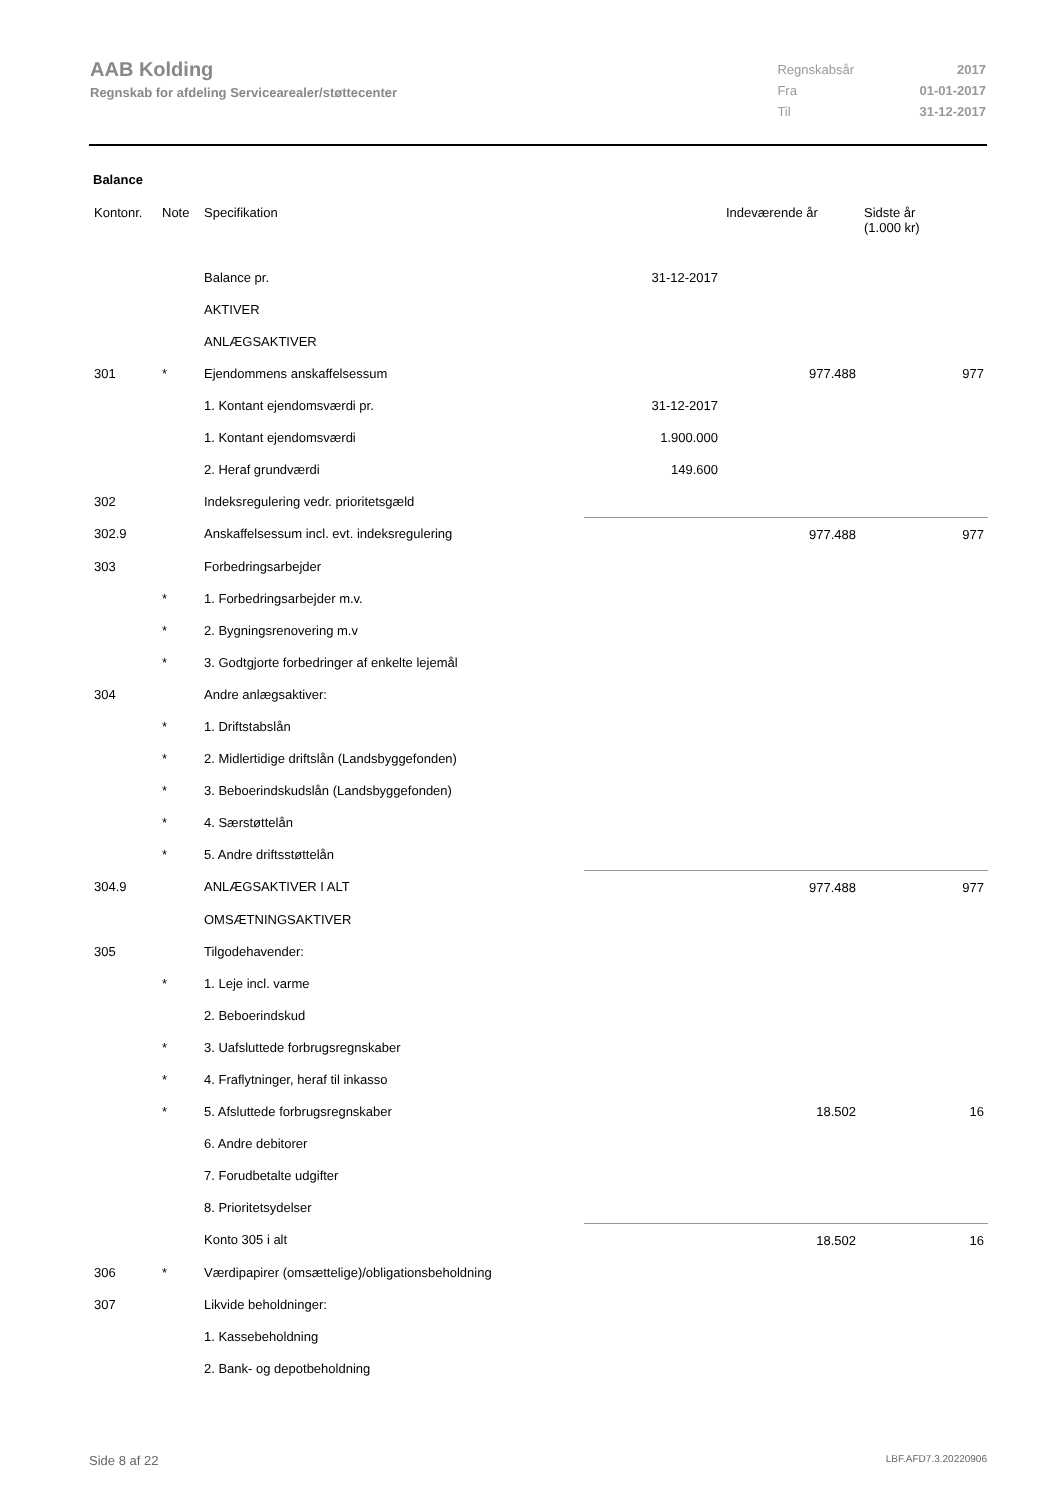AAB Kolding
Regnskab for afdeling Servicearealer/støttecenter
| Regnskabsår | 2017 |
| Fra | 01-01-2017 |
| Til | 31-12-2017 |
Balance
| Kontonr. | Note | Specifikation | | Indeværende år | Sidste år (1.000 kr) |
| --- | --- | --- | --- | --- | --- |
| | | Balance pr. | 31-12-2017 | | |
| | | AKTIVER | | | |
| | | ANLÆGSAKTIVER | | | |
| 301 | * | Ejendommens anskaffelsessum | | 977.488 | 977 |
| | | 1. Kontant ejendomsværdi pr. | 31-12-2017 | | |
| | | 1. Kontant ejendomsværdi | 1.900.000 | | |
| | | 2. Heraf grundværdi | 149.600 | | |
| 302 | | Indeksregulering vedr. prioritetsgæld | | | |
| 302.9 | | Anskaffelsessum incl. evt. indeksregulering | | 977.488 | 977 |
| 303 | | Forbedringsarbejder | | | |
| | * | 1. Forbedringsarbejder m.v. | | | |
| | * | 2. Bygningsrenovering m.v | | | |
| | * | 3. Godtgjorte forbedringer af enkelte lejemål | | | |
| 304 | | Andre anlægsaktiver: | | | |
| | * | 1. Driftstabslån | | | |
| | * | 2. Midlertidige driftslån (Landsbyggefonden) | | | |
| | * | 3. Beboerindskudslån (Landsbyggefonden) | | | |
| | * | 4. Særstøttelån | | | |
| | * | 5. Andre driftsstøttelån | | | |
| 304.9 | | ANLÆGSAKTIVER I ALT | | 977.488 | 977 |
| | | OMSÆTNINGSAKTIVER | | | |
| 305 | | Tilgodehavender: | | | |
| | * | 1. Leje incl. varme | | | |
| | | 2. Beboerindskud | | | |
| | * | 3. Uafsluttede forbrugsregnskaber | | | |
| | * | 4. Fraflytninger, heraf til inkasso | | | |
| | * | 5. Afsluttede forbrugsregnskaber | | 18.502 | 16 |
| | | 6. Andre debitorer | | | |
| | | 7. Forudbetalte udgifter | | | |
| | | 8. Prioritetsydelser | | | |
| | | Konto 305 i alt | | 18.502 | 16 |
| 306 | * | Værdipapirer (omsættelige)/obligationsbeholdning | | | |
| 307 | | Likvide beholdninger: | | | |
| | | 1. Kassebeholdning | | | |
| | | 2. Bank- og depotbeholdning | | | |
Side 8 af 22 LBF.AFD7.3.20220906